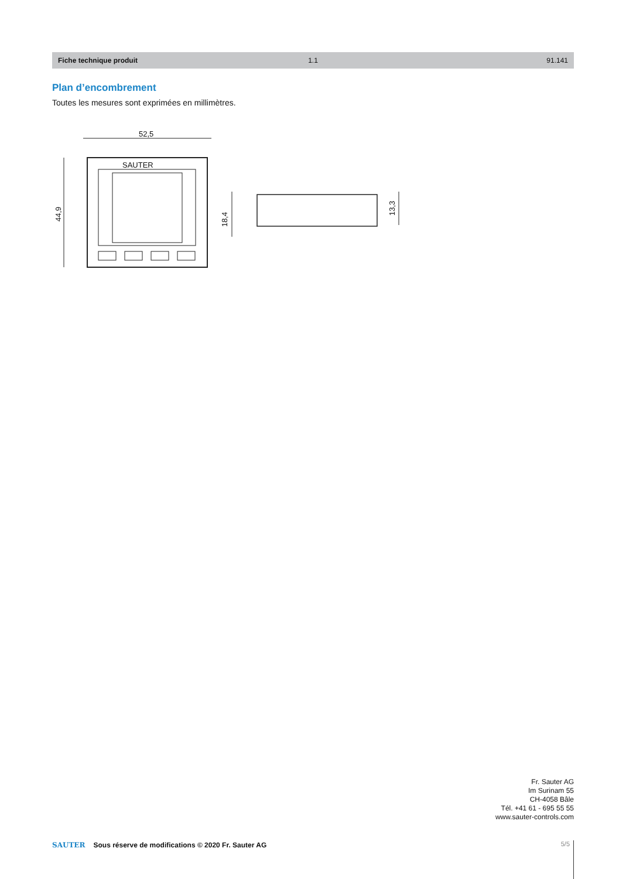Fiche technique produit 1.1 91.141
Plan d’encombrement
Toutes les mesures sont exprimées en millimètres.
52,5
44,9
SAUTER
18,4
13,3
Fr. Sauter AG
Im Surinam 55
CH-4058 Bâle
Tél. +41 61 - 695 55 55
www.sauter-controls.com
SAUTER Sous réserve de modifications © 2020 Fr. Sauter AG
5/5